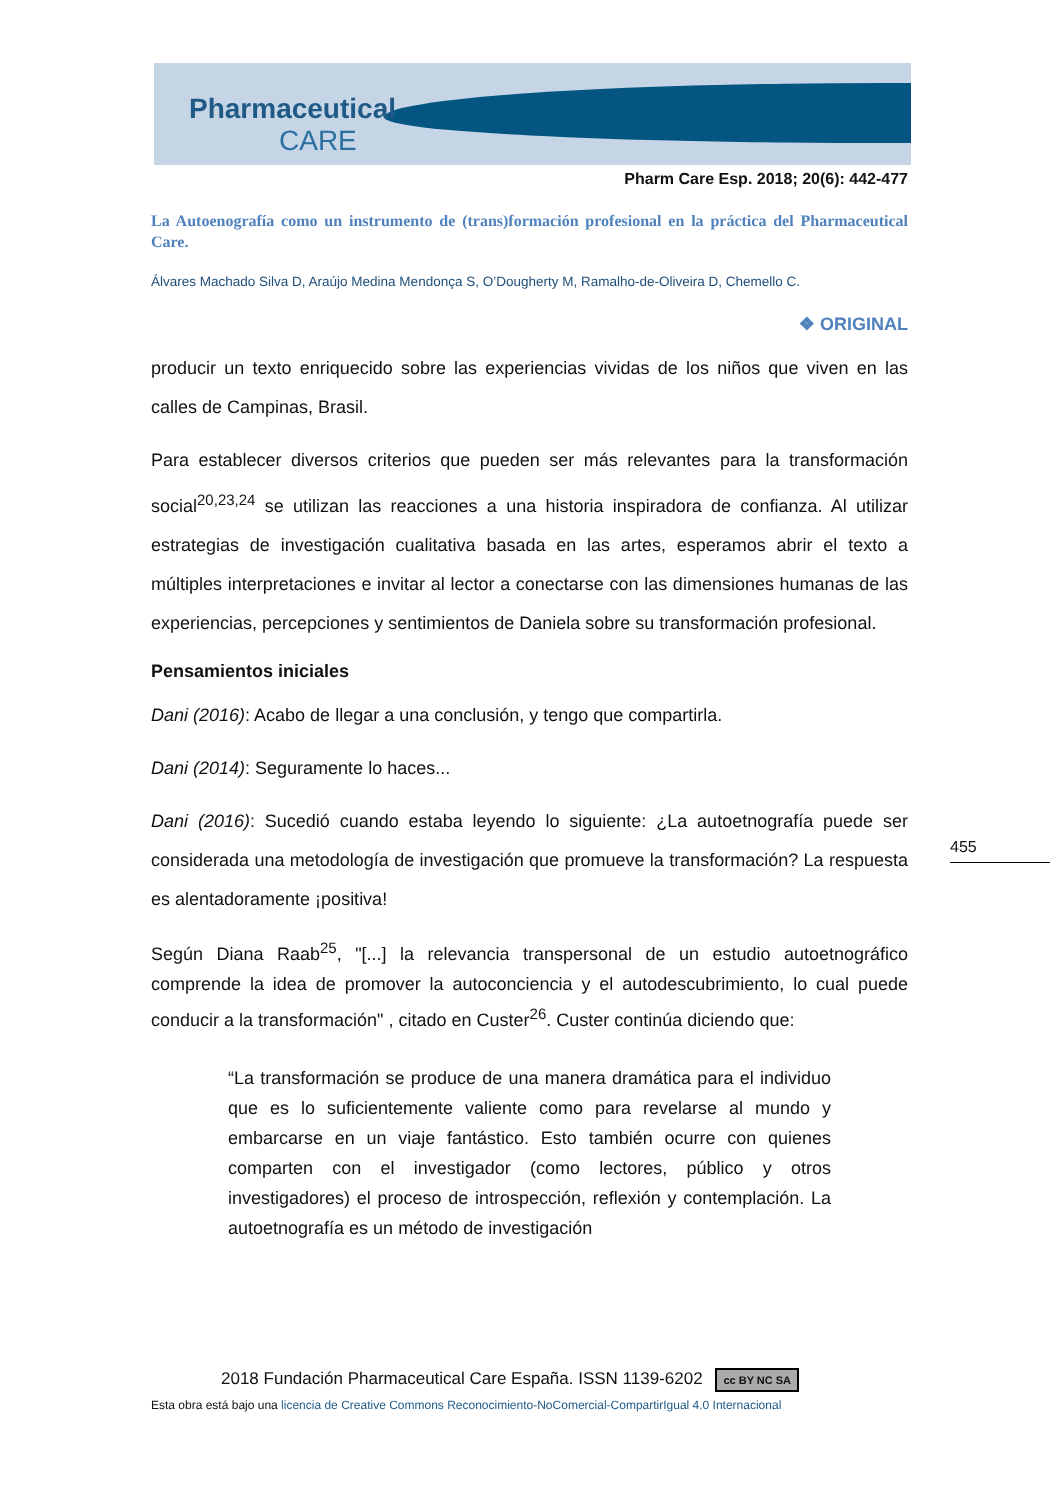Pharmaceutical
CARE
Pharm Care Esp. 2018; 20(6): 442-477
La Autoenografía como un instrumento de (trans)formación profesional en la práctica del Pharmaceutical Care.
Álvares Machado Silva D, Araújo Medina Mendonça S, O’Dougherty M, Ramalho-de-Oliveira D, Chemello C.
❖ ORIGINAL
producir un texto enriquecido sobre las experiencias vividas de los niños que viven en las calles de Campinas, Brasil.
Para establecer diversos criterios que pueden ser más relevantes para la transformación social<sup>20,23,24</sup> se utilizan las reacciones a una historia inspiradora de confianza. Al utilizar estrategias de investigación cualitativa basada en las artes, esperamos abrir el texto a múltiples interpretaciones e invitar al lector a conectarse con las dimensiones humanas de las experiencias, percepciones y sentimientos de Daniela sobre su transformación profesional.
Pensamientos iniciales
Dani (2016): Acabo de llegar a una conclusión, y tengo que compartirla.
Dani (2014): Seguramente lo haces...
Dani (2016): Sucedió cuando estaba leyendo lo siguiente: ¿La autoetnografía puede ser considerada una metodología de investigación que promueve la transformación? La respuesta es alentadoramente ¡positiva!
Según Diana Raab<sup>25</sup>, "[...] la relevancia transpersonal de un estudio autoetnográfico comprende la idea de promover la autoconciencia y el autodescubrimiento, lo cual puede conducir a la transformación" , citado en Custer<sup>26</sup>. Custer continúa diciendo que:
“La transformación se produce de una manera dramática para el individuo que es lo suficientemente valiente como para revelarse al mundo y embarcarse en un viaje fantástico. Esto también ocurre con quienes comparten con el investigador (como lectores, público y otros investigadores) el proceso de introspección, reflexión y contemplación. La autoetnografía es un método de investigación
455
2018 Fundación Pharmaceutical Care España. ISSN 1139-6202 cc BY NC SA
Esta obra está bajo una licencia de Creative Commons Reconocimiento-NoComercial-CompartirIgual 4.0 Internacional